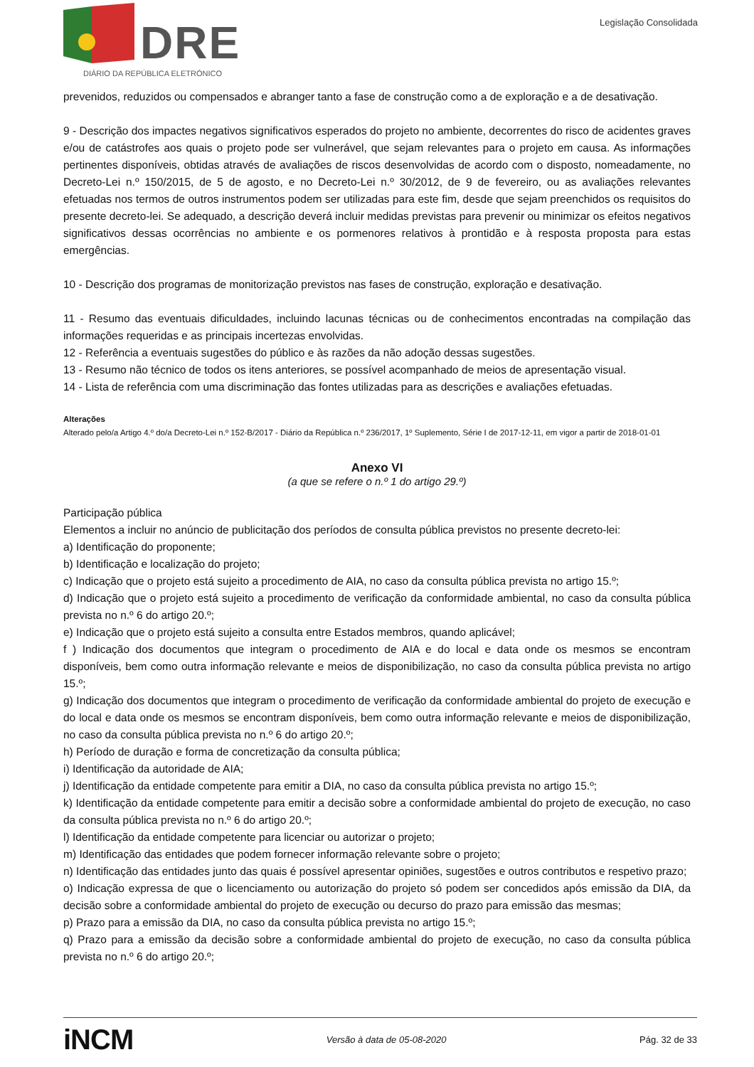DRE
DIÁRIO DA REPÚBLICA ELETRÓNICO
Legislação Consolidada
prevenidos, reduzidos ou compensados e abranger tanto a fase de construção como a de exploração e a de desativação.
9 - Descrição dos impactes negativos significativos esperados do projeto no ambiente, decorrentes do risco de acidentes graves e/ou de catástrofes aos quais o projeto pode ser vulnerável, que sejam relevantes para o projeto em causa. As informações pertinentes disponíveis, obtidas através de avaliações de riscos desenvolvidas de acordo com o disposto, nomeadamente, no Decreto-Lei n.º 150/2015, de 5 de agosto, e no Decreto-Lei n.º 30/2012, de 9 de fevereiro, ou as avaliações relevantes efetuadas nos termos de outros instrumentos podem ser utilizadas para este fim, desde que sejam preenchidos os requisitos do presente decreto-lei. Se adequado, a descrição deverá incluir medidas previstas para prevenir ou minimizar os efeitos negativos significativos dessas ocorrências no ambiente e os pormenores relativos à prontidão e à resposta proposta para estas emergências.
10 - Descrição dos programas de monitorização previstos nas fases de construção, exploração e desativação.
11 - Resumo das eventuais dificuldades, incluindo lacunas técnicas ou de conhecimentos encontradas na compilação das informações requeridas e as principais incertezas envolvidas.
12 - Referência a eventuais sugestões do público e às razões da não adoção dessas sugestões.
13 - Resumo não técnico de todos os itens anteriores, se possível acompanhado de meios de apresentação visual.
14 - Lista de referência com uma discriminação das fontes utilizadas para as descrições e avaliações efetuadas.
Alterações
Alterado pelo/a Artigo 4.º do/a Decreto-Lei n.º 152-B/2017 - Diário da República n.º 236/2017, 1º Suplemento, Série I de 2017-12-11, em vigor a partir de 2018-01-01
Anexo VI
(a que se refere o n.º 1 do artigo 29.º)
Participação pública
Elementos a incluir no anúncio de publicitação dos períodos de consulta pública previstos no presente decreto-lei:
a) Identificação do proponente;
b) Identificação e localização do projeto;
c) Indicação que o projeto está sujeito a procedimento de AIA, no caso da consulta pública prevista no artigo 15.º;
d) Indicação que o projeto está sujeito a procedimento de verificação da conformidade ambiental, no caso da consulta pública prevista no n.º 6 do artigo 20.º;
e) Indicação que o projeto está sujeito a consulta entre Estados membros, quando aplicável;
f ) Indicação dos documentos que integram o procedimento de AIA e do local e data onde os mesmos se encontram disponíveis, bem como outra informação relevante e meios de disponibilização, no caso da consulta pública prevista no artigo 15.º;
g) Indicação dos documentos que integram o procedimento de verificação da conformidade ambiental do projeto de execução e do local e data onde os mesmos se encontram disponíveis, bem como outra informação relevante e meios de disponibilização, no caso da consulta pública prevista no n.º 6 do artigo 20.º;
h) Período de duração e forma de concretização da consulta pública;
i) Identificação da autoridade de AIA;
j) Identificação da entidade competente para emitir a DIA, no caso da consulta pública prevista no artigo 15.º;
k) Identificação da entidade competente para emitir a decisão sobre a conformidade ambiental do projeto de execução, no caso da consulta pública prevista no n.º 6 do artigo 20.º;
l) Identificação da entidade competente para licenciar ou autorizar o projeto;
m) Identificação das entidades que podem fornecer informação relevante sobre o projeto;
n) Identificação das entidades junto das quais é possível apresentar opiniões, sugestões e outros contributos e respetivo prazo;
o) Indicação expressa de que o licenciamento ou autorização do projeto só podem ser concedidos após emissão da DIA, da decisão sobre a conformidade ambiental do projeto de execução ou decurso do prazo para emissão das mesmas;
p) Prazo para a emissão da DIA, no caso da consulta pública prevista no artigo 15.º;
q) Prazo para a emissão da decisão sobre a conformidade ambiental do projeto de execução, no caso da consulta pública prevista no n.º 6 do artigo 20.º;
iNCM Versão à data de 05-08-2020 Pág. 32 de 33